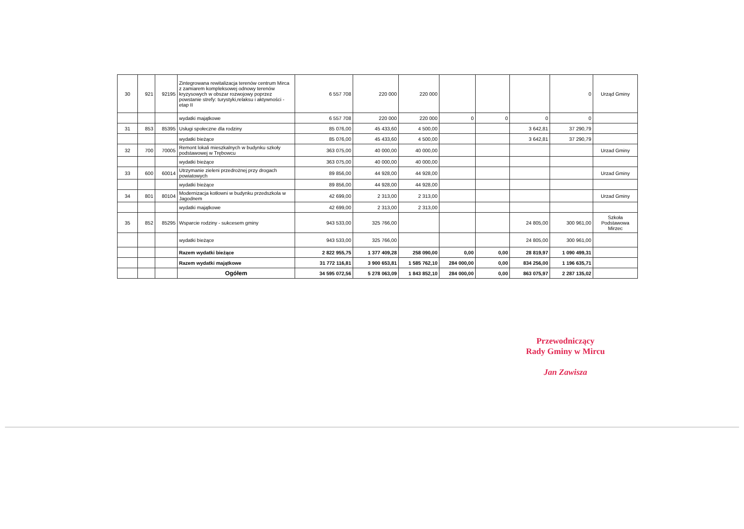| 30 | 921 | 92195 | Zintegrowana rewitalizacja terenów centrum Mirca z zamiarem kompleksowej odnowy terenów kryzysowych w obszar rozwojowy poprzez powstanie strefy: turystyki,relaksu i aktywności - etap II | 6 557 708 | 220 000 | 220 000 | | | | 0 | Urząd Gminy |
| | | | wydatki majątkowe | 6 557 708 | 220 000 | 220 000 | 0 | 0 | 0 | 0 | |
| 31 | 853 | 85395 | Usługi społeczne dla rodziny | 85 076,00 | 45 433,60 | 4 500,00 | | | 3 642,81 | 37 290,79 | |
| | | | wydatki bieżące | 85 076,00 | 45 433,60 | 4 500,00 | | | 3 642,81 | 37 290,79 | |
| 32 | 700 | 70005 | Remont lokali mieszkalnych w budynku szkoły podstawowej w Trębowcu | 363 075,00 | 40 000,00 | 40 000,00 | | | | | Urzad Gminy |
| | | | wydatki bieżące | 363 075,00 | 40 000,00 | 40 000,00 | | | | | |
| 33 | 600 | 60014 | Utrzymanie zieleni przedrożnej przy drogach powiatowych | 89 856,00 | 44 928,00 | 44 928,00 | | | | | Urzad Gminy |
| | | | wydatki bieżące | 89 856,00 | 44 928,00 | 44 928,00 | | | | | |
| 34 | 801 | 80104 | Modernizacja kotłowni w budynku przedszkola w Jagodnem | 42 699,00 | 2 313,00 | 2 313,00 | | | | | Urzad Gminy |
| | | | wydatki majątkowe | 42 699,00 | 2 313,00 | 2 313,00 | | | | | |
| 35 | 852 | 85295 | Wsparcie rodziny - sukcesem gminy | 943 533,00 | 325 766,00 | | | | 24 805,00 | 300 961,00 | Szkoła Podstawowa Mirzec |
| | | | wydatki bieżące | 943 533,00 | 325 766,00 | | | | 24 805,00 | 300 961,00 | |
| | | | Razem wydatki bieżące | 2 822 955,75 | 1 377 409,28 | 258 090,00 | 0,00 | 0,00 | 28 819,97 | 1 090 499,31 | |
| | | | Razem wydatki majątkowe | 31 772 116,81 | 3 900 653,81 | 1 585 762,10 | 284 000,00 | 0,00 | 834 256,00 | 1 196 635,71 | |
| | | | Ogółem | 34 595 072,56 | 5 278 063,09 | 1 843 852,10 | 284 000,00 | 0,00 | 863 075,97 | 2 287 135,02 | |
Przewodniczący
Rady Gminy w Mircu
Jan Zawisza